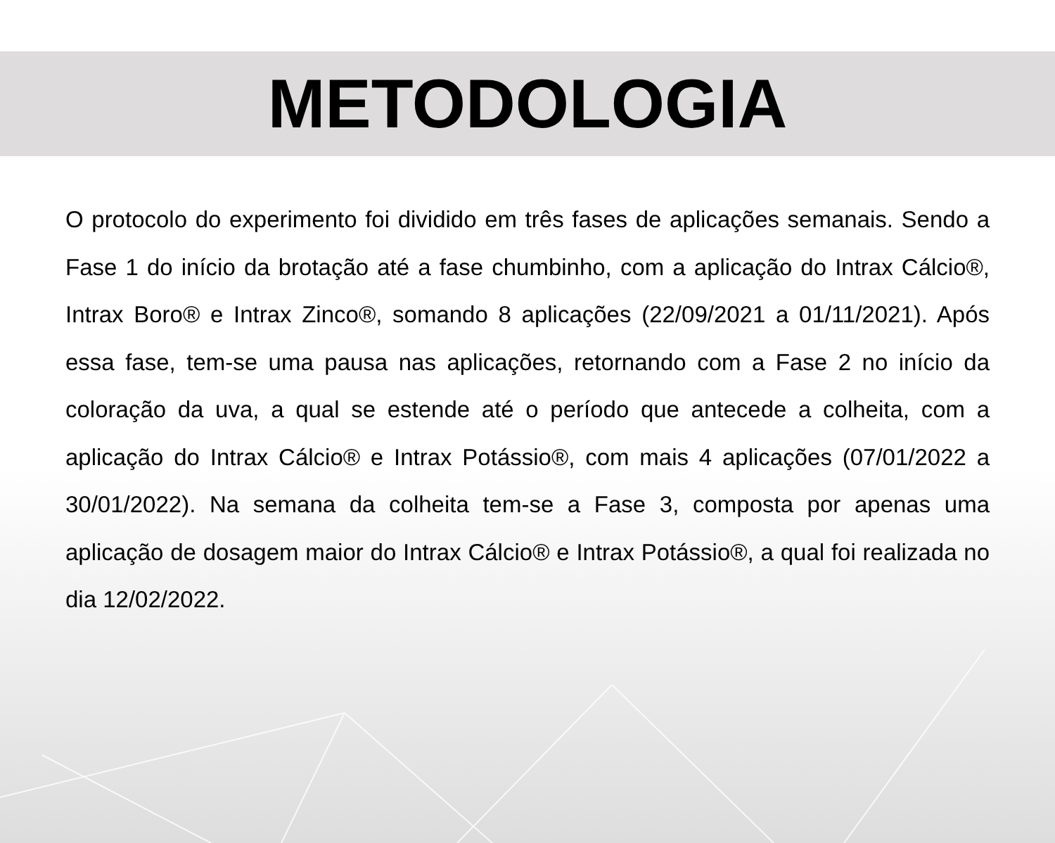METODOLOGIA
O protocolo do experimento foi dividido em três fases de aplicações semanais. Sendo a Fase 1 do início da brotação até a fase chumbinho, com a aplicação do Intrax Cálcio®, Intrax Boro® e Intrax Zinco®, somando 8 aplicações (22/09/2021 a 01/11/2021). Após essa fase, tem-se uma pausa nas aplicações, retornando com a Fase 2 no início da coloração da uva, a qual se estende até o período que antecede a colheita, com a aplicação do Intrax Cálcio® e Intrax Potássio®, com mais 4 aplicações (07/01/2022 a 30/01/2022). Na semana da colheita tem-se a Fase 3, composta por apenas uma aplicação de dosagem maior do Intrax Cálcio® e Intrax Potássio®, a qual foi realizada no dia 12/02/2022.